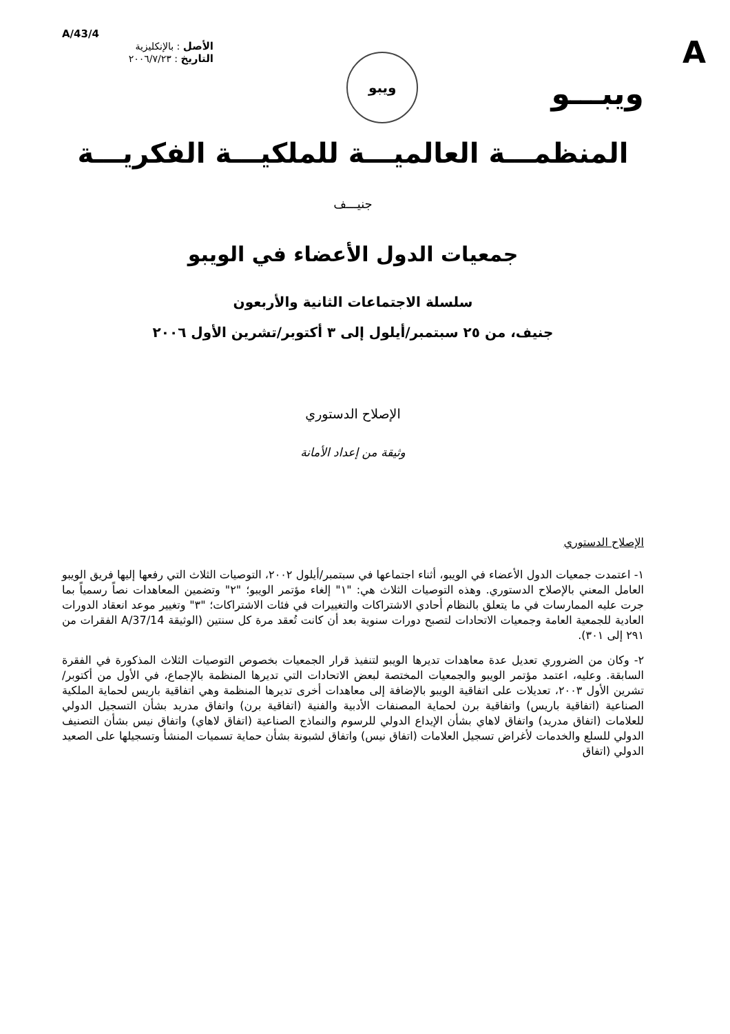A
A/43/4
الأصل : بالإنكليزية
التاريخ : ٢٠٠٦/٧/٢٣
ويبو
ويبـــو
المنظمـــة العالميـــة للملكيـــة الفكريـــة
جنيـــف
جمعيات الدول الأعضاء في الويبو
سلسلة الاجتماعات الثانية والأربعون
جنيف، من ٢٥ سبتمبر/أيلول إلى ٣ أكتوبر/تشرين الأول ٢٠٠٦
الإصلاح الدستوري
وثيقة من إعداد الأمانة
الإصلاح الدستوري
١- اعتمدت جمعيات الدول الأعضاء في الويبو، أثناء اجتماعها في سبتمبر/أيلول ٢٠٠٢، التوصيات الثلاث التي رفعها إليها فريق الويبو العامل المعني بالإصلاح الدستوري. وهذه التوصيات الثلاث هي: "١" إلغاء مؤتمر الويبو؛ "٢" وتضمين المعاهدات نصاً رسمياً بما جرت عليه الممارسات في ما يتعلق بالنظام أحادي الاشتراكات والتغييرات في فئات الاشتراكات؛ "٣" وتغيير موعد انعقاد الدورات العادية للجمعية العامة وجمعيات الاتحادات لتصبح دورات سنوية بعد أن كانت تُعقد مرة كل سنتين (الوثيقة A/37/14 الفقرات من ٢٩١ إلى ٣٠١).
٢- وكان من الضروري تعديل عدة معاهدات تديرها الويبو لتنفيذ قرار الجمعيات بخصوص التوصيات الثلاث المذكورة في الفقرة السابقة. وعليه، اعتمد مؤتمر الويبو والجمعيات المختصة لبعض الاتحادات التي تديرها المنظمة بالإجماع، في الأول من أكتوبر/تشرين الأول ٢٠٠٣، تعديلات على اتفاقية الويبو بالإضافة إلى معاهدات أخرى تديرها المنظمة وهي اتفاقية باريس لحماية الملكية الصناعية (اتفاقية باريس) واتفاقية برن لحماية المصنفات الأدبية والفنية (اتفاقية برن) واتفاق مدريد بشأن التسجيل الدولي للعلامات (اتفاق مدريد) واتفاق لاهاي بشأن الإيداع الدولي للرسوم والنماذج الصناعية (اتفاق لاهاي) واتفاق نيس بشأن التصنيف الدولي للسلع والخدمات لأغراض تسجيل العلامات (اتفاق نيس) واتفاق لشبونة بشأن حماية تسميات المنشأ وتسجيلها على الصعيد الدولي (اتفاق